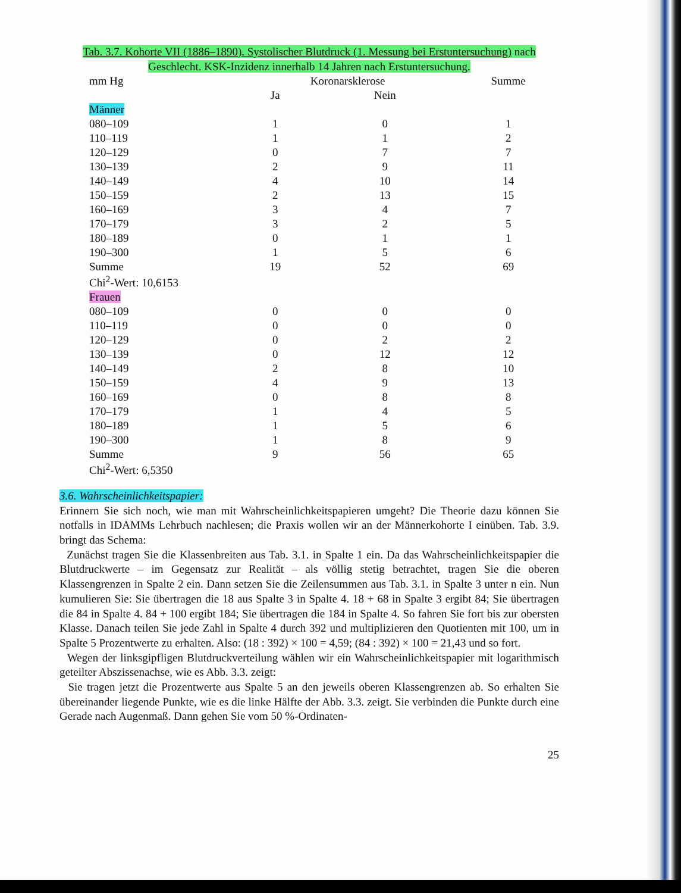Tab. 3.7. Kohorte VII (1886–1890). Systolischer Blutdruck (1. Messung bei Erstuntersuchung) nach Geschlecht. KSK-Inzidenz innerhalb 14 Jahren nach Erstuntersuchung.
| mm Hg | Koronarsklerose | | Summe |
| --- | --- | --- | --- |
| | Ja | Nein | |
| Männer | | | |
| 080–109 | 1 | 0 | 1 |
| 110–119 | 1 | 1 | 2 |
| 120–129 | 0 | 7 | 7 |
| 130–139 | 2 | 9 | 11 |
| 140–149 | 4 | 10 | 14 |
| 150–159 | 2 | 13 | 15 |
| 160–169 | 3 | 4 | 7 |
| 170–179 | 3 | 2 | 5 |
| 180–189 | 0 | 1 | 1 |
| 190–300 | 1 | 5 | 6 |
| Summe | 19 | 52 | 69 |
| Chi<sup>2</sup>-Wert: 10,6153 | | | |
| Frauen | | | |
| 080–109 | 0 | 0 | 0 |
| 110–119 | 0 | 0 | 0 |
| 120–129 | 0 | 2 | 2 |
| 130–139 | 0 | 12 | 12 |
| 140–149 | 2 | 8 | 10 |
| 150–159 | 4 | 9 | 13 |
| 160–169 | 0 | 8 | 8 |
| 170–179 | 1 | 4 | 5 |
| 180–189 | 1 | 5 | 6 |
| 190–300 | 1 | 8 | 9 |
| Summe | 9 | 56 | 65 |
| Chi<sup>2</sup>-Wert: 6,5350 | | | |
3.6. Wahrscheinlichkeitspapier:
Erinnern Sie sich noch, wie man mit Wahrscheinlichkeitspapieren umgeht? Die Theorie dazu können Sie notfalls in IDAMMs Lehrbuch nachlesen; die Praxis wollen wir an der Männerkohorte I einüben. Tab. 3.9. bringt das Schema:
Zunächst tragen Sie die Klassenbreiten aus Tab. 3.1. in Spalte 1 ein. Da das Wahrscheinlichkeitspapier die Blutdruckwerte – im Gegensatz zur Realität – als völlig stetig betrachtet, tragen Sie die oberen Klassengrenzen in Spalte 2 ein. Dann setzen Sie die Zeilensummen aus Tab. 3.1. in Spalte 3 unter n ein. Nun kumulieren Sie: Sie übertragen die 18 aus Spalte 3 in Spalte 4. 18 + 68 in Spalte 3 ergibt 84; Sie übertragen die 84 in Spalte 4. 84 + 100 ergibt 184; Sie übertragen die 184 in Spalte 4. So fahren Sie fort bis zur obersten Klasse. Danach teilen Sie jede Zahl in Spalte 4 durch 392 und multiplizieren den Quotienten mit 100, um in Spalte 5 Prozentwerte zu erhalten. Also: (18 : 392) × 100 = 4,59; (84 : 392) × 100 = 21,43 und so fort.
Wegen der linksgipfligen Blutdruckverteilung wählen wir ein Wahrscheinlichkeitspapier mit logarithmisch geteilter Abszissenachse, wie es Abb. 3.3. zeigt:
Sie tragen jetzt die Prozentwerte aus Spalte 5 an den jeweils oberen Klassengrenzen ab. So erhalten Sie übereinander liegende Punkte, wie es die linke Hälfte der Abb. 3.3. zeigt. Sie verbinden die Punkte durch eine Gerade nach Augenmaß. Dann gehen Sie vom 50 %-Ordinaten-
25